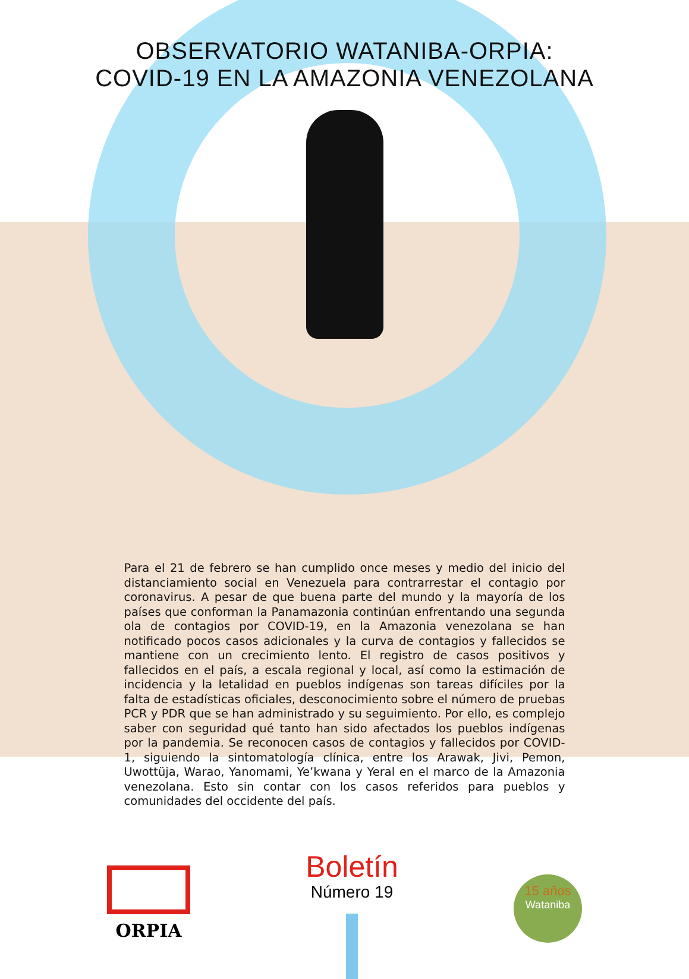OBSERVATORIO WATANIBA-ORPIA:
COVID-19 EN LA AMAZONIA VENEZOLANA
Para el 21 de febrero se han cumplido once meses y medio del inicio del distanciamiento social en Venezuela para contrarrestar el contagio por coronavirus. A pesar de que buena parte del mundo y la mayoría de los países que conforman la Panamazonia continúan enfrentando una segunda ola de contagios por COVID-19, en la Amazonia venezolana se han notificado pocos casos adicionales y la curva de contagios y fallecidos se mantiene con un crecimiento lento. El registro de casos positivos y fallecidos en el país, a escala regional y local, así como la estimación de incidencia y la letalidad en pueblos indígenas son tareas difíciles por la falta de estadísticas oficiales, desconocimiento sobre el número de pruebas PCR y PDR que se han administrado y su seguimiento. Por ello, es complejo saber con seguridad qué tanto han sido afectados los pueblos indígenas por la pandemia. Se reconocen casos de contagios y fallecidos por COVID-1, siguiendo la sintomatología clínica, entre los Arawak, Jivi, Pemon, Uwottüja, Warao, Yanomami, Ye’kwana y Yeral en el marco de la Amazonia venezolana. Esto sin contar con los casos referidos para pueblos y comunidades del occidente del país.
ORPIA
Boletín
Número 19
15 años
Wataniba